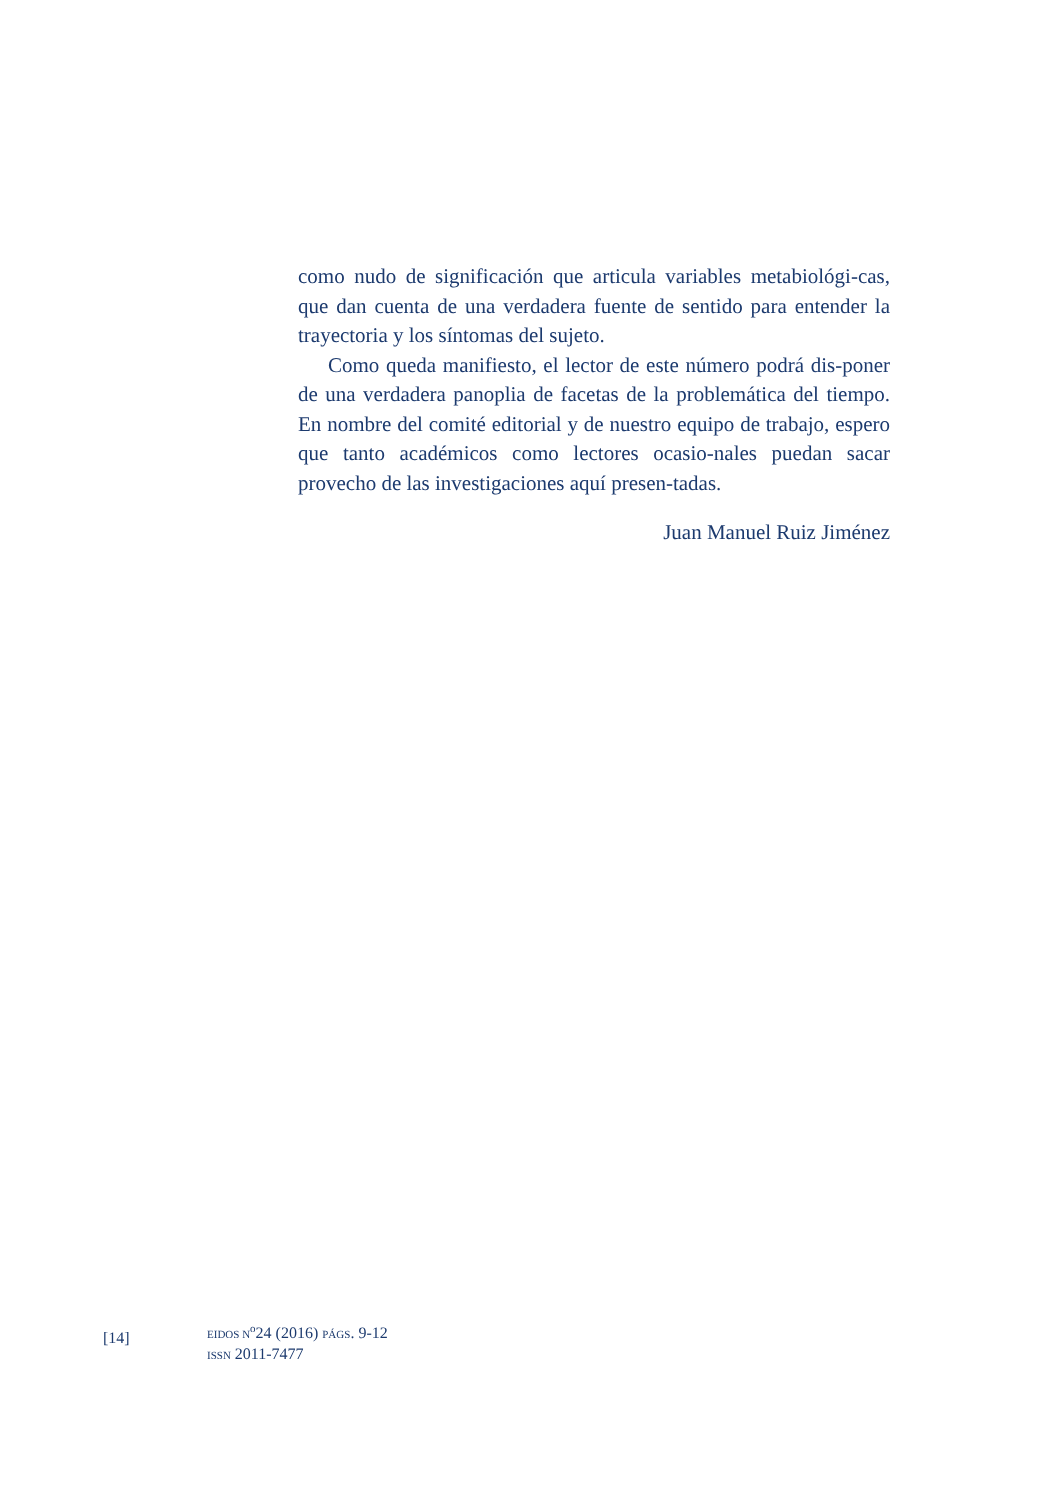como nudo de significación que articula variables metabiológi-cas, que dan cuenta de una verdadera fuente de sentido para entender la trayectoria y los síntomas del sujeto.
Como queda manifiesto, el lector de este número podrá dis-poner de una verdadera panoplia de facetas de la problemática del tiempo. En nombre del comité editorial y de nuestro equipo de trabajo, espero que tanto académicos como lectores ocasio-nales puedan sacar provecho de las investigaciones aquí presen-tadas.
Juan Manuel Ruiz Jiménez
[14]
EIDOS N<sup>o</sup>24 (2016) PÁGS. 9-12
ISSN 2011-7477